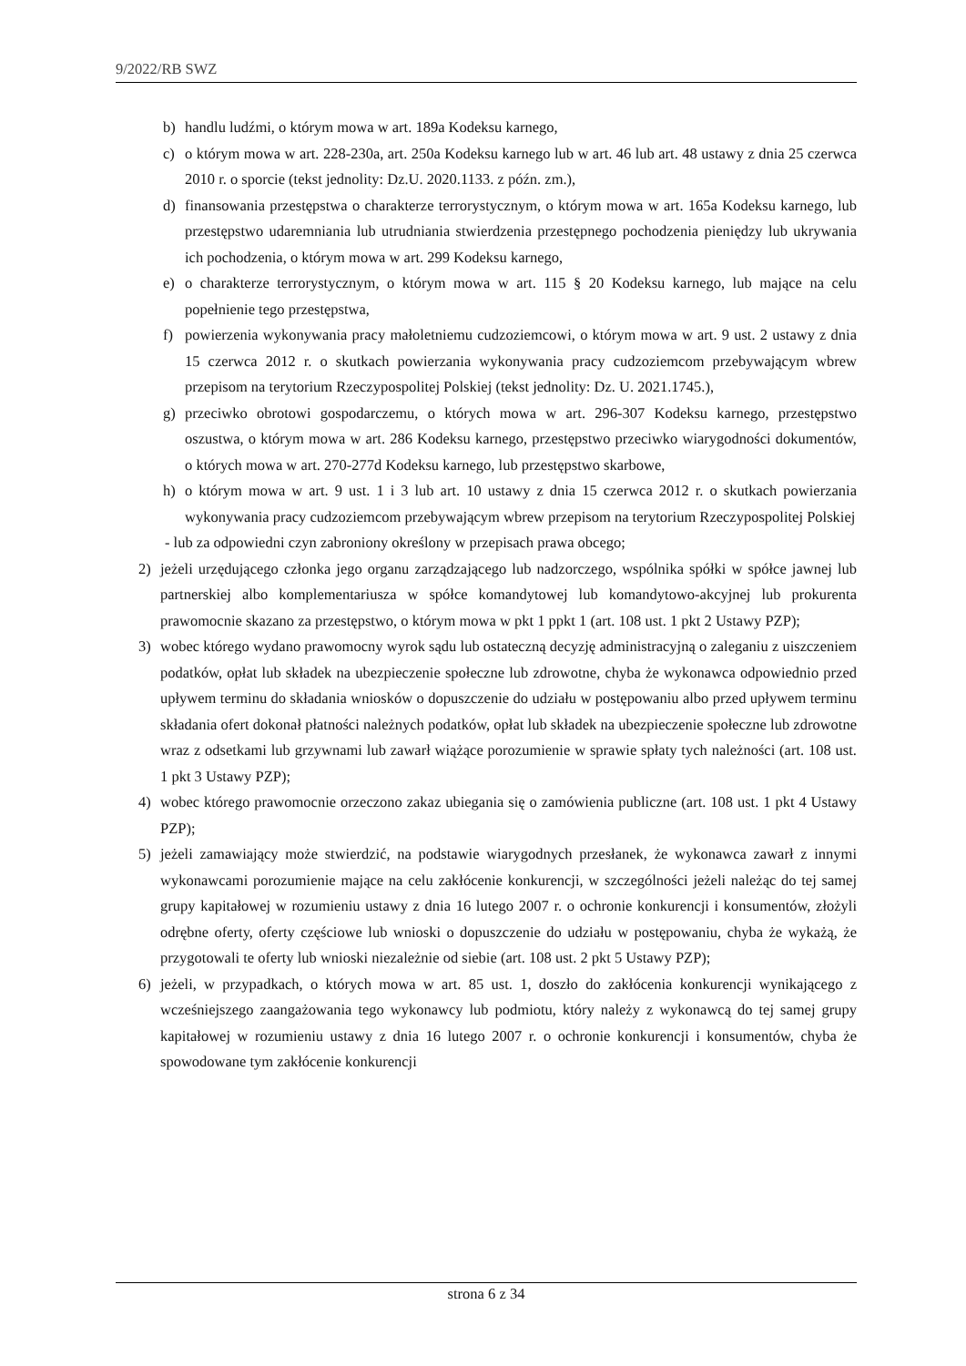9/2022/RB SWZ
b) handlu ludźmi, o którym mowa w art. 189a Kodeksu karnego,
c) o którym mowa w art. 228-230a, art. 250a Kodeksu karnego lub w art. 46 lub art. 48 ustawy z dnia 25 czerwca 2010 r. o sporcie (tekst jednolity: Dz.U. 2020.1133. z późn. zm.),
d) finansowania przestępstwa o charakterze terrorystycznym, o którym mowa w art. 165a Kodeksu karnego, lub przestępstwo udaremniania lub utrudniania stwierdzenia przestępnego pochodzenia pieniędzy lub ukrywania ich pochodzenia, o którym mowa w art. 299 Kodeksu karnego,
e) o charakterze terrorystycznym, o którym mowa w art. 115 § 20 Kodeksu karnego, lub mające na celu popełnienie tego przestępstwa,
f) powierzenia wykonywania pracy małoletniemu cudzoziemcowi, o którym mowa w art. 9 ust. 2 ustawy z dnia 15 czerwca 2012 r. o skutkach powierzania wykonywania pracy cudzoziemcom przebywającym wbrew przepisom na terytorium Rzeczypospolitej Polskiej (tekst jednolity: Dz. U. 2021.1745.),
g) przeciwko obrotowi gospodarczemu, o których mowa w art. 296-307 Kodeksu karnego, przestępstwo oszustwa, o którym mowa w art. 286 Kodeksu karnego, przestępstwo przeciwko wiarygodności dokumentów, o których mowa w art. 270-277d Kodeksu karnego, lub przestępstwo skarbowe,
h) o którym mowa w art. 9 ust. 1 i 3 lub art. 10 ustawy z dnia 15 czerwca 2012 r. o skutkach powierzania wykonywania pracy cudzoziemcom przebywającym wbrew przepisom na terytorium Rzeczypospolitej Polskiej
- lub za odpowiedni czyn zabroniony określony w przepisach prawa obcego;
2) jeżeli urzędującego członka jego organu zarządzającego lub nadzorczego, wspólnika spółki w spółce jawnej lub partnerskiej albo komplementariusza w spółce komandytowej lub komandytowo-akcyjnej lub prokurenta prawomocnie skazano za przestępstwo, o którym mowa w pkt 1 ppkt 1 (art. 108 ust. 1 pkt 2 Ustawy PZP);
3) wobec którego wydano prawomocny wyrok sądu lub ostateczną decyzję administracyjną o zaleganiu z uiszczeniem podatków, opłat lub składek na ubezpieczenie społeczne lub zdrowotne, chyba że wykonawca odpowiednio przed upływem terminu do składania wniosków o dopuszczenie do udziału w postępowaniu albo przed upływem terminu składania ofert dokonał płatności należnych podatków, opłat lub składek na ubezpieczenie społeczne lub zdrowotne wraz z odsetkami lub grzywnami lub zawarł wiążące porozumienie w sprawie spłaty tych należności (art. 108 ust. 1 pkt 3 Ustawy PZP);
4) wobec którego prawomocnie orzeczono zakaz ubiegania się o zamówienia publiczne (art. 108 ust. 1 pkt 4 Ustawy PZP);
5) jeżeli zamawiający może stwierdzić, na podstawie wiarygodnych przesłanek, że wykonawca zawarł z innymi wykonawcami porozumienie mające na celu zakłócenie konkurencji, w szczególności jeżeli należąc do tej samej grupy kapitałowej w rozumieniu ustawy z dnia 16 lutego 2007 r. o ochronie konkurencji i konsumentów, złożyli odrębne oferty, oferty częściowe lub wnioski o dopuszczenie do udziału w postępowaniu, chyba że wykażą, że przygotowali te oferty lub wnioski niezależnie od siebie (art. 108 ust. 2 pkt 5 Ustawy PZP);
6) jeżeli, w przypadkach, o których mowa w art. 85 ust. 1, doszło do zakłócenia konkurencji wynikającego z wcześniejszego zaangażowania tego wykonawcy lub podmiotu, który należy z wykonawcą do tej samej grupy kapitałowej w rozumieniu ustawy z dnia 16 lutego 2007 r. o ochronie konkurencji i konsumentów, chyba że spowodowane tym zakłócenie konkurencji
strona 6 z 34